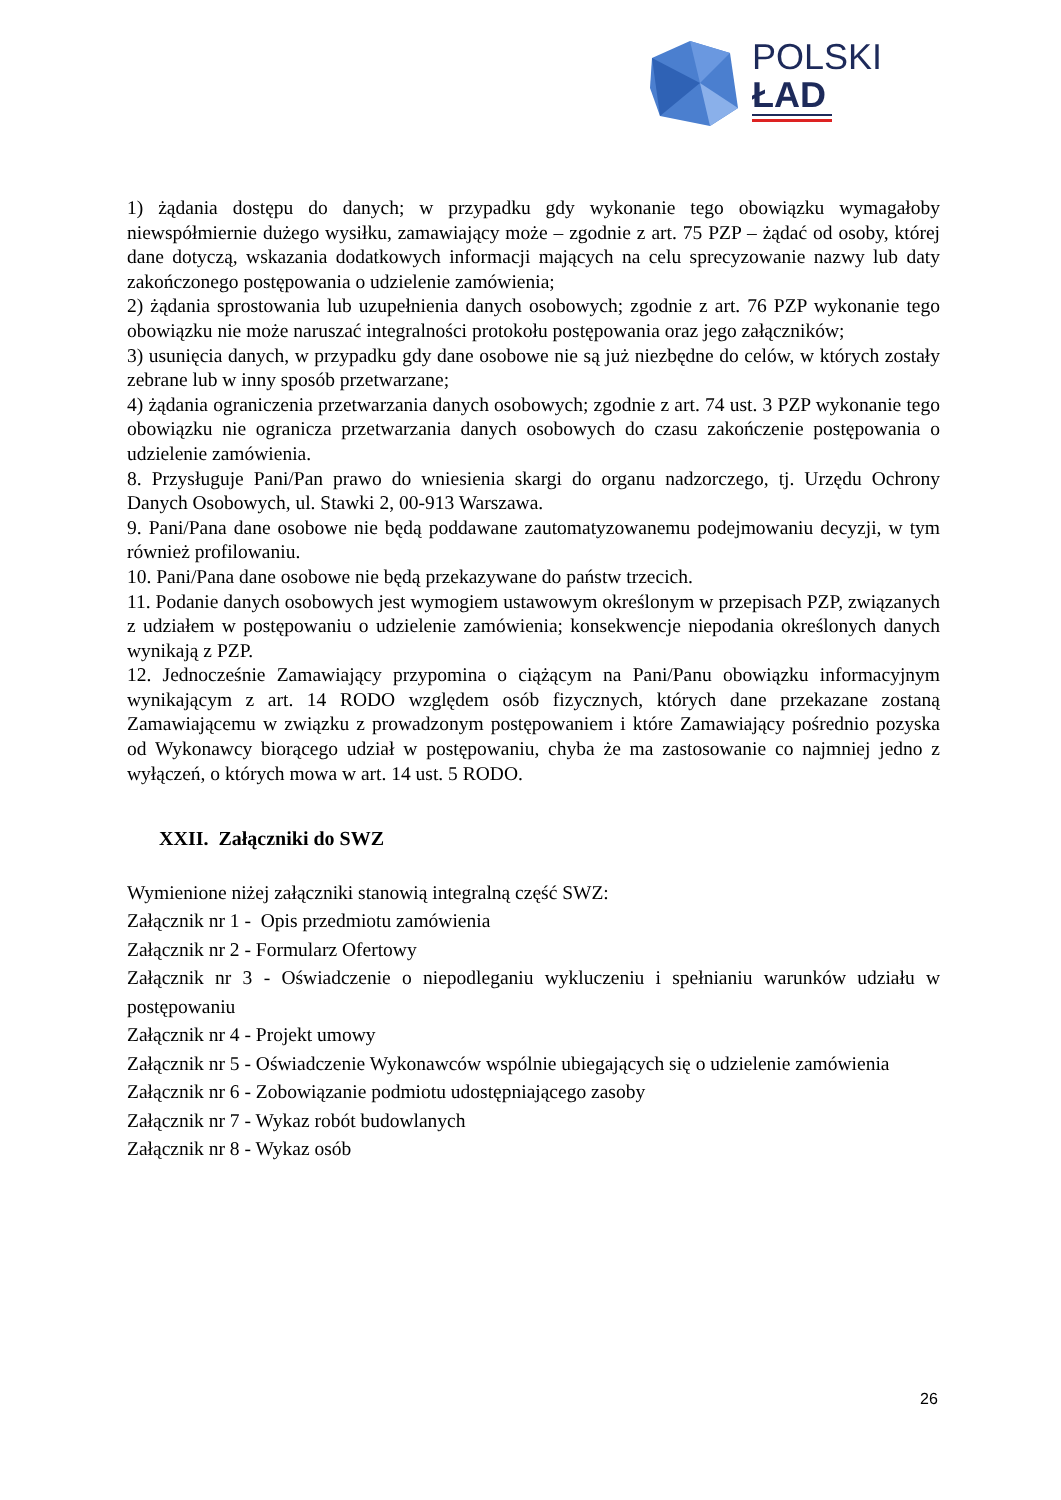POLSKI
ŁAD
1) żądania dostępu do danych; w przypadku gdy wykonanie tego obowiązku wymagałoby niewspółmiernie dużego wysiłku, zamawiający może – zgodnie z art. 75 PZP – żądać od osoby, której dane dotyczą, wskazania dodatkowych informacji mających na celu sprecyzowanie nazwy lub daty zakończonego postępowania o udzielenie zamówienia;
2) żądania sprostowania lub uzupełnienia danych osobowych; zgodnie z art. 76 PZP wykonanie tego obowiązku nie może naruszać integralności protokołu postępowania oraz jego załączników;
3) usunięcia danych, w przypadku gdy dane osobowe nie są już niezbędne do celów, w których zostały zebrane lub w inny sposób przetwarzane;
4) żądania ograniczenia przetwarzania danych osobowych; zgodnie z art. 74 ust. 3 PZP wykonanie tego obowiązku nie ogranicza przetwarzania danych osobowych do czasu zakończenie postępowania o udzielenie zamówienia.
8. Przysługuje Pani/Pan prawo do wniesienia skargi do organu nadzorczego, tj. Urzędu Ochrony Danych Osobowych, ul. Stawki 2, 00-913 Warszawa.
9. Pani/Pana dane osobowe nie będą poddawane zautomatyzowanemu podejmowaniu decyzji, w tym również profilowaniu.
10. Pani/Pana dane osobowe nie będą przekazywane do państw trzecich.
11. Podanie danych osobowych jest wymogiem ustawowym określonym w przepisach PZP, związanych z udziałem w postępowaniu o udzielenie zamówienia; konsekwencje niepodania określonych danych wynikają z PZP.
12. Jednocześnie Zamawiający przypomina o ciążącym na Pani/Panu obowiązku informacyjnym wynikającym z art. 14 RODO względem osób fizycznych, których dane przekazane zostaną Zamawiającemu w związku z prowadzonym postępowaniem i które Zamawiający pośrednio pozyska od Wykonawcy biorącego udział w postępowaniu, chyba że ma zastosowanie co najmniej jedno z wyłączeń, o których mowa w art. 14 ust. 5 RODO.
XXII. Załączniki do SWZ
Wymienione niżej załączniki stanowią integralną część SWZ:
Załącznik nr 1 - Opis przedmiotu zamówienia
Załącznik nr 2 - Formularz Ofertowy
Załącznik nr 3 - Oświadczenie o niepodleganiu wykluczeniu i spełnianiu warunków udziału w postępowaniu
Załącznik nr 4 - Projekt umowy
Załącznik nr 5 - Oświadczenie Wykonawców wspólnie ubiegających się o udzielenie zamówienia
Załącznik nr 6 - Zobowiązanie podmiotu udostępniającego zasoby
Załącznik nr 7 - Wykaz robót budowlanych
Załącznik nr 8 - Wykaz osób
26